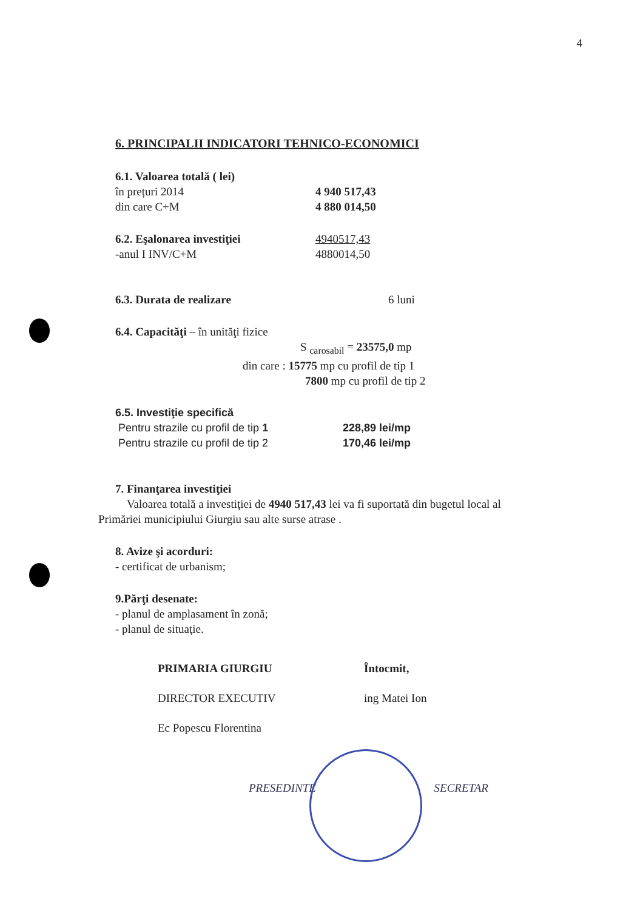4
6. PRINCIPALII INDICATORI TEHNICO-ECONOMICI
6.1. Valoarea totală ( lei)
în prețuri 2014 4 940 517,43
din care C+M 4 880 014,50
6.2. Eşalonarea investiţiei 4940517,43
-anul I INV/C+M 4880014,50
6.3. Durata de realizare 6 luni
6.4. Capacităţi – în unităţi fizice
S <sub>carosabil</sub> = 23575,0 mp
din care : 15775 mp cu profil de tip 1
7800 mp cu profil de tip 2
6.5. Investiţie specifică
Pentru strazile cu profil de tip 1 228,89 lei/mp
Pentru strazile cu profil de tip 2 170,46 lei/mp
7. Finanţarea investiţiei
Valoarea totală a investiţiei de 4940 517,43 lei va fi suportată din bugetul local al
Primăriei municipiului Giurgiu sau alte surse atrase .
8. Avize şi acorduri:
- certificat de urbanism;
9.Părţi desenate:
- planul de amplasament în zonă;
- planul de situaţie.
PRIMARIA GIURGIU
DIRECTOR EXECUTIV
Ec Popescu Florentina
Întocmit,
ing Matei Ion
PRESEDINTE SECRETAR